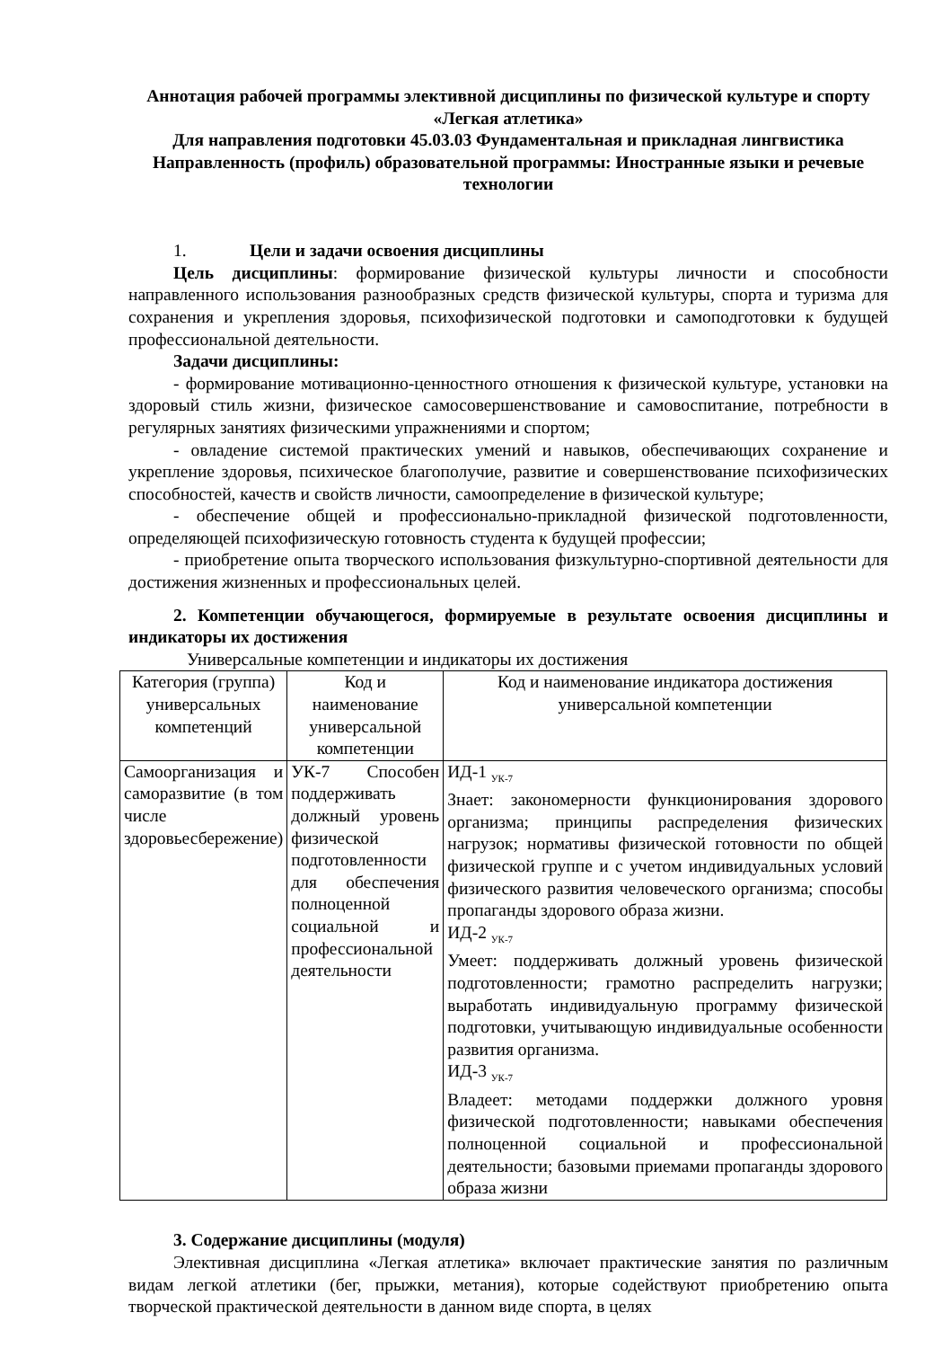Аннотация рабочей программы элективной дисциплины по физической культуре и спорту «Легкая атлетика»
Для направления подготовки 45.03.03 Фундаментальная и прикладная лингвистика Направленность (профиль) образовательной программы: Иностранные языки и речевые технологии
1. Цели и задачи освоения дисциплины
Цель дисциплины: формирование физической культуры личности и способности направленного использования разнообразных средств физической культуры, спорта и туризма для сохранения и укрепления здоровья, психофизической подготовки и самоподготовки к будущей профессиональной деятельности.
Задачи дисциплины:
- формирование мотивационно-ценностного отношения к физической культуре, установки на здоровый стиль жизни, физическое самосовершенствование и самовоспитание, потребности в регулярных занятиях физическими упражнениями и спортом;
- овладение системой практических умений и навыков, обеспечивающих сохранение и укрепление здоровья, психическое благополучие, развитие и совершенствование психофизических способностей, качеств и свойств личности, самоопределение в физической культуре;
- обеспечение общей и профессионально-прикладной физической подготовленности, определяющей психофизическую готовность студента к будущей профессии;
- приобретение опыта творческого использования физкультурно-спортивной деятельности для достижения жизненных и профессиональных целей.
2. Компетенции обучающегося, формируемые в результате освоения дисциплины и индикаторы их достижения
Универсальные компетенции и индикаторы их достижения
| Категория (группа) универсальных компетенций | Код и наименование универсальной компетенции | Код и наименование индикатора достижения универсальной компетенции |
| --- | --- | --- |
| Самоорганизация и саморазвитие (в том числе здоровьесбережение) | УК-7 Способен поддерживать должный уровень физической подготовленности для обеспечения полноценной социальной и профессиональной деятельности | ИД-1 <sub>УК-7</sub> Знает: закономерности функционирования здорового организма; принципы распределения физических нагрузок; нормативы физической готовности по общей физической группе и с учетом индивидуальных условий физического развития человеческого организма; способы пропаганды здорового образа жизни. ИД-2 <sub>УК-7</sub> Умеет: поддерживать должный уровень физической подготовленности; грамотно распределить нагрузки; выработать индивидуальную программу физической подготовки, учитывающую индивидуальные особенности развития организма. ИД-3 <sub>УК-7</sub> Владеет: методами поддержки должного уровня физической подготовленности; навыками обеспечения полноценной социальной и профессиональной деятельности; базовыми приемами пропаганды здорового образа жизни |
3. Содержание дисциплины (модуля)
Элективная дисциплина «Легкая атлетика» включает практические занятия по различным видам легкой атлетики (бег, прыжки, метания), которые содействуют приобретению опыта творческой практической деятельности в данном виде спорта, в целях